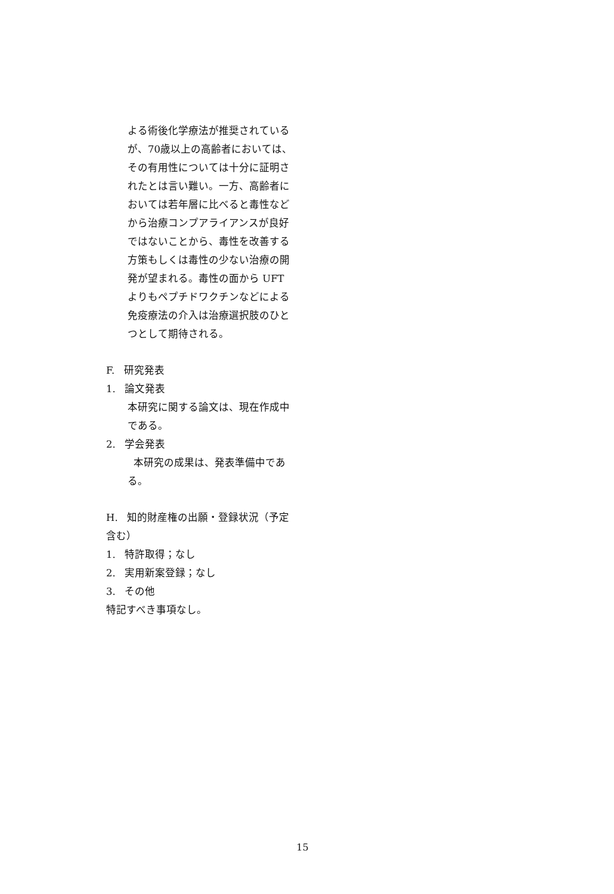よる術後化学療法が推奨されているが、70歳以上の高齢者においては、その有用性については十分に証明されたとは言い難い。一方、高齢者においては若年層に比べると毒性などから治療コンプアライアンスが良好ではないことから、毒性を改善する方策もしくは毒性の少ない治療の開発が望まれる。毒性の面から UFT よりもペプチドワクチンなどによる免疫療法の介入は治療選択肢のひとつとして期待される。
F. 研究発表
1. 論文発表
本研究に関する論文は、現在作成中である。
2. 学会発表
本研究の成果は、発表準備中である。
H. 知的財産権の出願・登録状況（予定含む）
1. 特許取得；なし
2. 実用新案登録；なし
3. その他
特記すべき事項なし。
15